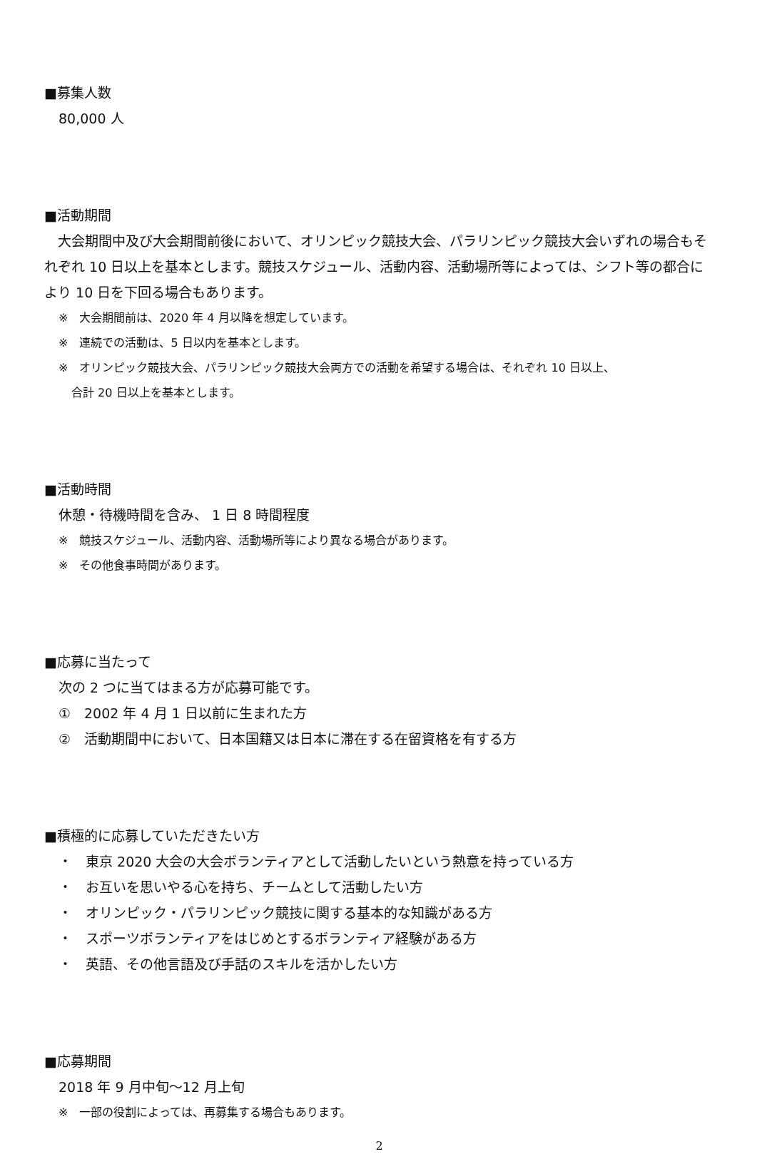■募集人数
80,000 人
■活動期間
　大会期間中及び大会期間前後において、オリンピック競技大会、パラリンピック競技大会いずれの場合もそれぞれ 10 日以上を基本とします。競技スケジュール、活動内容、活動場所等によっては、シフト等の都合により 10 日を下回る場合もあります。
※　大会期間前は、2020 年 4 月以降を想定しています。
※　連続での活動は、5 日以内を基本とします。
※　オリンピック競技大会、パラリンピック競技大会両方での活動を希望する場合は、それぞれ 10 日以上、
合計 20 日以上を基本とします。
■活動時間
休憩・待機時間を含み、 1 日 8 時間程度
※　競技スケジュール、活動内容、活動場所等により異なる場合があります。
※　その他食事時間があります。
■応募に当たって
次の 2 つに当てはまる方が応募可能です。
①　2002 年 4 月 1 日以前に生まれた方
②　活動期間中において、日本国籍又は日本に滞在する在留資格を有する方
■積極的に応募していただきたい方
・　東京 2020 大会の大会ボランティアとして活動したいという熱意を持っている方
・　お互いを思いやる心を持ち、チームとして活動したい方
・　オリンピック・パラリンピック競技に関する基本的な知識がある方
・　スポーツボランティアをはじめとするボランティア経験がある方
・　英語、その他言語及び手話のスキルを活かしたい方
■応募期間
2018 年 9 月中旬～12 月上旬
※　一部の役割によっては、再募集する場合もあります。
2